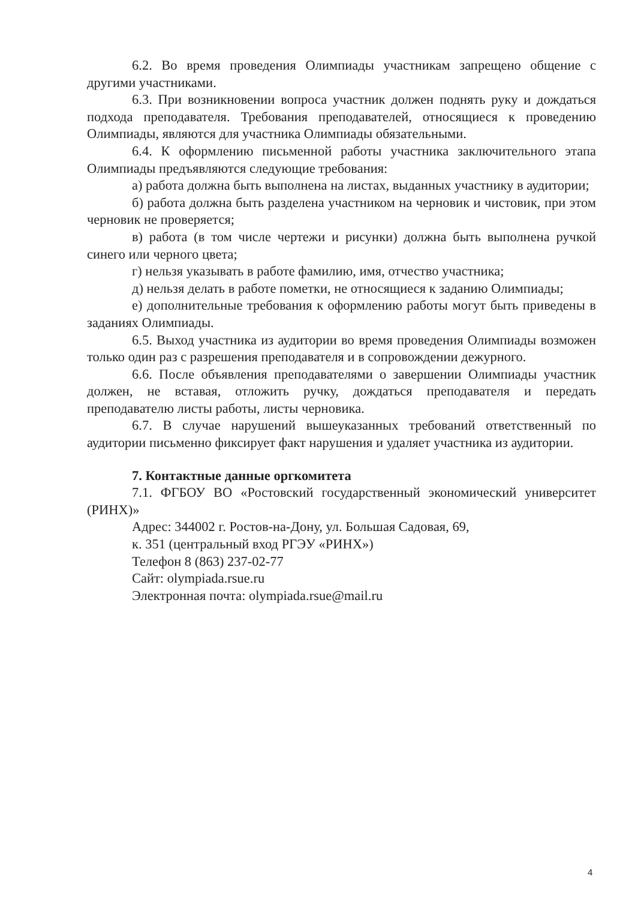6.2. Во время проведения Олимпиады участникам запрещено общение с другими участниками.
6.3. При возникновении вопроса участник должен поднять руку и дождаться подхода преподавателя. Требования преподавателей, относящиеся к проведению Олимпиады, являются для участника Олимпиады обязательными.
6.4. К оформлению письменной работы участника заключительного этапа Олимпиады предъявляются следующие требования:
а) работа должна быть выполнена на листах, выданных участнику в аудитории;
б) работа должна быть разделена участником на черновик и чистовик, при этом черновик не проверяется;
в) работа (в том числе чертежи и рисунки) должна быть выполнена ручкой синего или черного цвета;
г) нельзя указывать в работе фамилию, имя, отчество участника;
д) нельзя делать в работе пометки, не относящиеся к заданию Олимпиады;
е) дополнительные требования к оформлению работы могут быть приведены в заданиях Олимпиады.
6.5. Выход участника из аудитории во время проведения Олимпиады возможен только один раз с разрешения преподавателя и в сопровождении дежурного.
6.6. После объявления преподавателями о завершении Олимпиады участник должен, не вставая, отложить ручку, дождаться преподавателя и передать преподавателю листы работы, листы черновика.
6.7. В случае нарушений вышеуказанных требований ответственный по аудитории письменно фиксирует факт нарушения и удаляет участника из аудитории.
7. Контактные данные оргкомитета
7.1. ФГБОУ ВО «Ростовский государственный экономический университет (РИНХ)»
Адрес: 344002 г. Ростов-на-Дону, ул. Большая Садовая, 69,
к. 351 (центральный вход РГЭУ «РИНХ»)
Телефон 8 (863) 237-02-77
Сайт: olympiada.rsue.ru
Электронная почта: olympiada.rsue@mail.ru
4